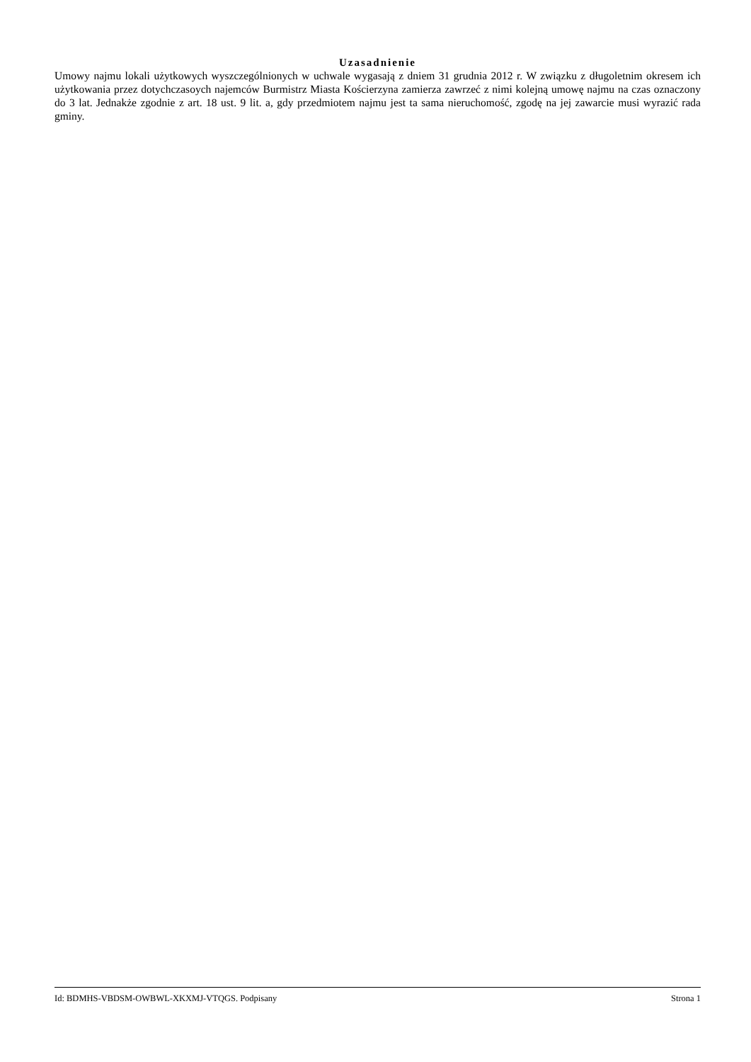Uzasadnienie
Umowy najmu lokali użytkowych wyszczególnionych w uchwale wygasają z dniem 31 grudnia 2012 r. W związku z długoletnim okresem ich użytkowania przez dotychczasoych najemców Burmistrz Miasta Kościerzyna zamierza zawrzeć z nimi kolejną umowę najmu na czas oznaczony do 3 lat. Jednakże zgodnie z art. 18 ust. 9 lit. a, gdy przedmiotem najmu jest ta sama nieruchomość, zgodę na jej zawarcie musi wyrazić rada gminy.
Id: BDMHS-VBDSM-OWBWL-XKXMJ-VTQGS. Podpisany Strona 1